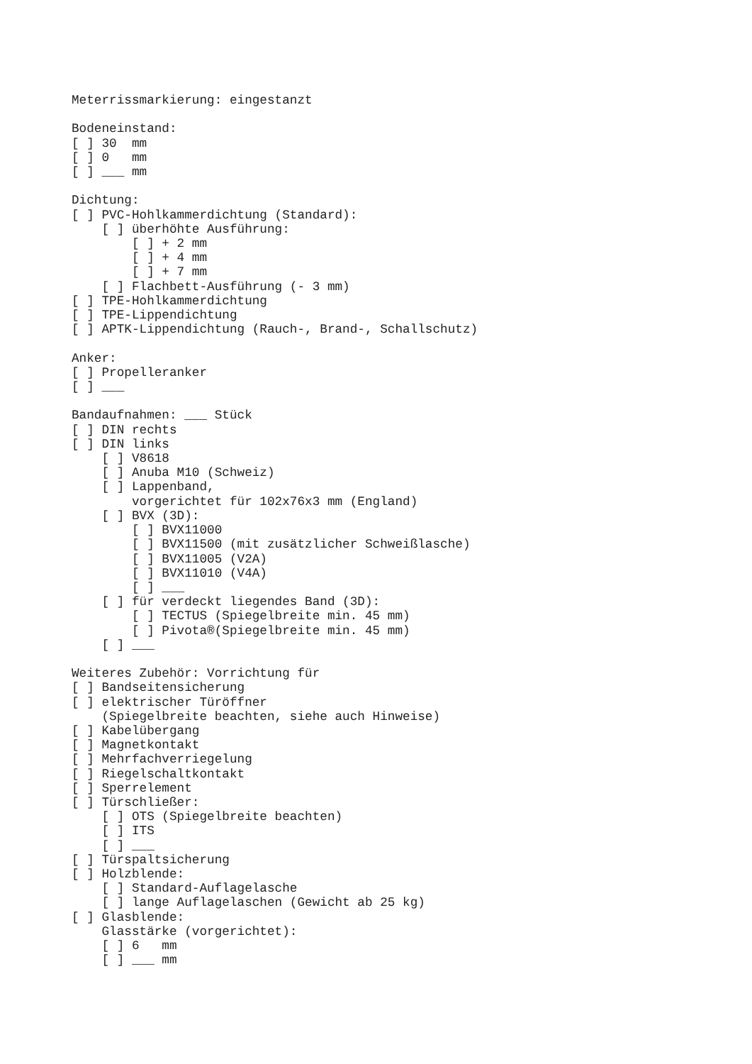Meterrissmarkierung: eingestanzt

Bodeneinstand:
[ ] 30  mm
[ ] 0   mm
[ ] ___ mm

Dichtung:
[ ] PVC-Hohlkammerdichtung (Standard):
    [ ] überhöhte Ausführung:
        [ ] + 2 mm
        [ ] + 4 mm
        [ ] + 7 mm
    [ ] Flachbett-Ausführung (- 3 mm)
[ ] TPE-Hohlkammerdichtung
[ ] TPE-Lippendichtung
[ ] APTK-Lippendichtung (Rauch-, Brand-, Schallschutz)

Anker:
[ ] Propelleranker
[ ] ___

Bandaufnahmen: ___ Stück
[ ] DIN rechts
[ ] DIN links
    [ ] V8618
    [ ] Anuba M10 (Schweiz)
    [ ] Lappenband,
        vorgerichtet für 102x76x3 mm (England)
    [ ] BVX (3D):
        [ ] BVX11000
        [ ] BVX11500 (mit zusätzlicher Schweißlasche)
        [ ] BVX11005 (V2A)
        [ ] BVX11010 (V4A)
        [ ] ___
    [ ] für verdeckt liegendes Band (3D):
        [ ] TECTUS (Spiegelbreite min. 45 mm)
        [ ] Pivota®(Spiegelbreite min. 45 mm)
    [ ] ___

Weiteres Zubehör: Vorrichtung für
[ ] Bandseitensicherung
[ ] elektrischer Türöffner
    (Spiegelbreite beachten, siehe auch Hinweise)
[ ] Kabelübergang
[ ] Magnetkontakt
[ ] Mehrfachverriegelung
[ ] Riegelschaltkontakt
[ ] Sperrelement
[ ] Türschließer:
    [ ] OTS (Spiegelbreite beachten)
    [ ] ITS
    [ ] ___
[ ] Türspaltsicherung
[ ] Holzblende:
    [ ] Standard-Auflagelasche
    [ ] lange Auflagelaschen (Gewicht ab 25 kg)
[ ] Glasblende:
    Glasstärke (vorgerichtet):
    [ ] 6   mm
    [ ] ___ mm